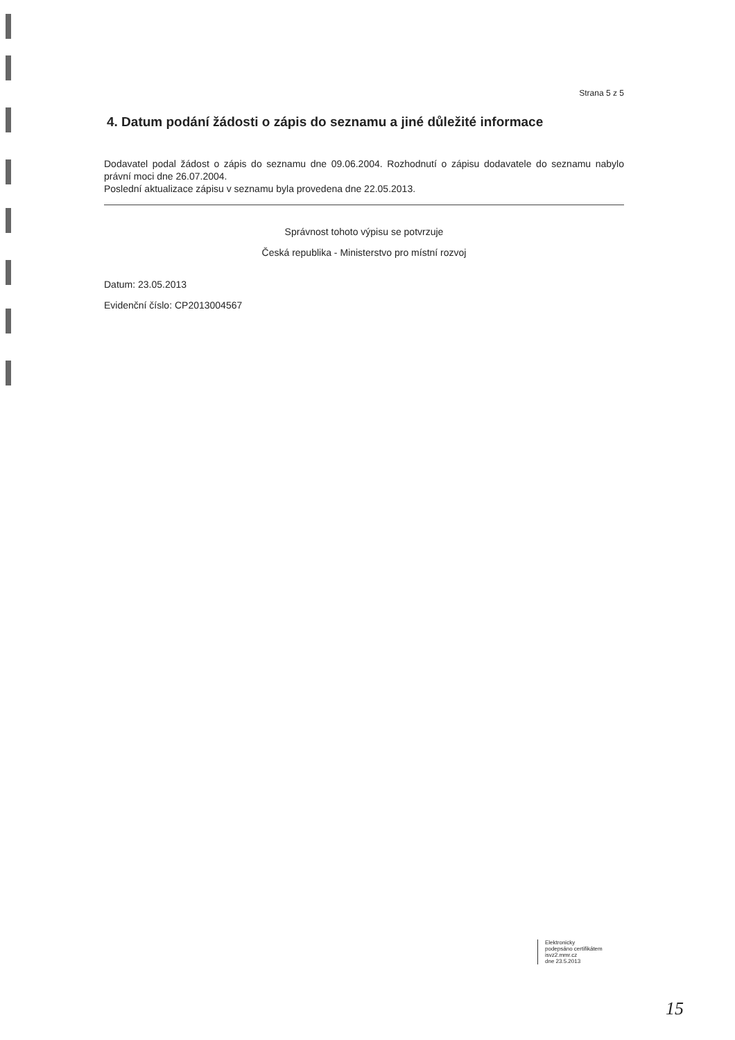Strana 5 z 5
4. Datum podání žádosti o zápis do seznamu a jiné důležité informace
Dodavatel podal žádost o zápis do seznamu dne 09.06.2004. Rozhodnutí o zápisu dodavatele do seznamu nabylo právní moci dne 26.07.2004.
Poslední aktualizace zápisu v seznamu byla provedena dne 22.05.2013.
Správnost tohoto výpisu se potvrzuje
Česká republika - Ministerstvo pro místní rozvoj
Datum: 23.05.2013
Evidenční číslo: CP2013004567
Elektronicky
podepsáno certifikátem
isvz2.mmr.cz
dne 23.5.2013
15